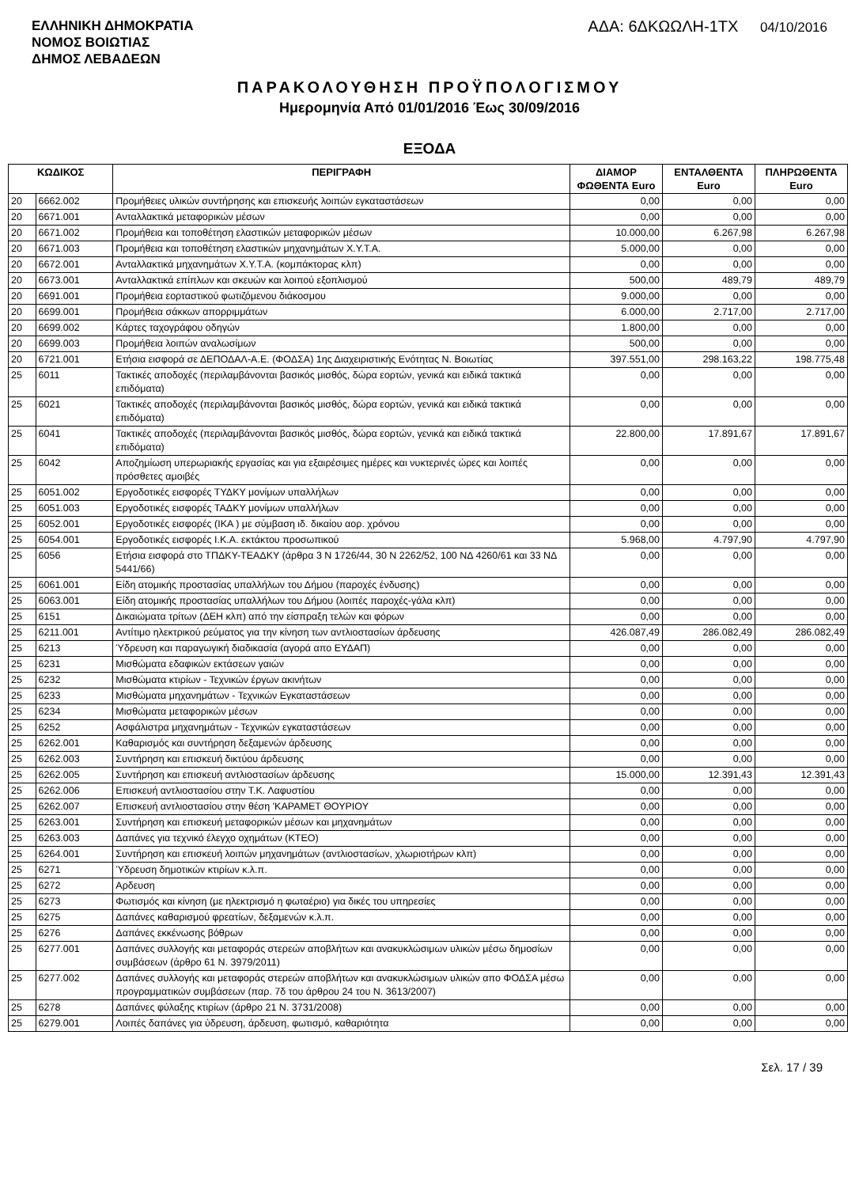ΕΛΛΗΝΙΚΗ ΔΗΜΟΚΡΑΤΙΑ
ΝΟΜΟΣ ΒΟΙΩΤΙΑΣ
ΔΗΜΟΣ ΛΕΒΑΔΕΩΝ
ΑΔΑ: 6ΔΚΩΩΛΗ-1ΤΧ 04/10/2016
ΠΑΡΑΚΟΛΟΥΘΗΣΗ ΠΡΟΫΠΟΛΟΓΙΣΜΟΥ
Ημερομηνία Από 01/01/2016 Έως 30/09/2016
ΕΞΟΔΑ
| ΚΩΔΙΚΟΣ | | ΠΕΡΙΓΡΑΦΗ | ΔΙΑΜΟΡ ΦΩΘΕΝΤΑ Euro | ΕΝΤΑΛΘΕΝΤΑ Euro | ΠΛΗΡΩΘΕΝΤΑ Euro |
| --- | --- | --- | --- | --- | --- |
| 20 | 6662.002 | Προμήθειες υλικών συντήρησης και επισκευής λοιπών εγκαταστάσεων | 0,00 | 0,00 | 0,00 |
| 20 | 6671.001 | Ανταλλακτικά μεταφορικών μέσων | 0,00 | 0,00 | 0,00 |
| 20 | 6671.002 | Προμήθεια και τοποθέτηση ελαστικών μεταφορικών μέσων | 10.000,00 | 6.267,98 | 6.267,98 |
| 20 | 6671.003 | Προμήθεια και τοποθέτηση ελαστικών μηχανημάτων Χ.Υ.Τ.Α. | 5.000,00 | 0,00 | 0,00 |
| 20 | 6672.001 | Ανταλλακτικά μηχανημάτων Χ.Υ.Τ.Α. (κομπάκτορας κλπ) | 0,00 | 0,00 | 0,00 |
| 20 | 6673.001 | Ανταλλακτικά επίπλων και σκευών και λοιπού εξοπλισμού | 500,00 | 489,79 | 489,79 |
| 20 | 6691.001 | Προμήθεια εορταστικού φωτιζόμενου διάκοσμου | 9.000,00 | 0,00 | 0,00 |
| 20 | 6699.001 | Προμήθεια σάκκων απορριμμάτων | 6.000,00 | 2.717,00 | 2.717,00 |
| 20 | 6699.002 | Κάρτες ταχογράφου οδηγών | 1.800,00 | 0,00 | 0,00 |
| 20 | 6699.003 | Προμήθεια λοιπών αναλωσίμων | 500,00 | 0,00 | 0,00 |
| 20 | 6721.001 | Ετήσια εισφορά σε ΔΕΠΟΔΑΛ-Α.Ε. (ΦΟΔΣΑ) 1ης Διαχειριστικής Ενότητας Ν. Βοιωτίας | 397.551,00 | 298.163,22 | 198.775,48 |
| 25 | 6011 | Τακτικές αποδοχές (περιλαμβάνονται βασικός μισθός, δώρα εορτών, γενικά και ειδικά τακτικά επιδόματα) | 0,00 | 0,00 | 0,00 |
| 25 | 6021 | Τακτικές αποδοχές (περιλαμβάνονται βασικός μισθός, δώρα εορτών, γενικά και ειδικά τακτικά επιδόματα) | 0,00 | 0,00 | 0,00 |
| 25 | 6041 | Τακτικές αποδοχές (περιλαμβάνονται βασικός μισθός, δώρα εορτών, γενικά και ειδικά τακτικά επιδόματα) | 22.800,00 | 17.891,67 | 17.891,67 |
| 25 | 6042 | Αποζημίωση υπερωριακής εργασίας και για εξαιρέσιμες ημέρες και νυκτερινές ώρες και λοιπές πρόσθετες αμοιβές | 0,00 | 0,00 | 0,00 |
| 25 | 6051.002 | Εργοδοτικές εισφορές ΤΥΔΚΥ μονίμων υπαλλήλων | 0,00 | 0,00 | 0,00 |
| 25 | 6051.003 | Εργοδοτικές εισφορές ΤΑΔΚΥ μονίμων υπαλλήλων | 0,00 | 0,00 | 0,00 |
| 25 | 6052.001 | Εργοδοτικές εισφορές (ΙΚΑ ) με σύμβαση ιδ. δικαίου αορ. χρόνου | 0,00 | 0,00 | 0,00 |
| 25 | 6054.001 | Εργοδοτικές εισφορές Ι.Κ.Α. εκτάκτου προσωπικού | 5.968,00 | 4.797,90 | 4.797,90 |
| 25 | 6056 | Ετήσια εισφορά στο ΤΠΔΚΥ-ΤΕΑΔΚΥ (άρθρα 3 Ν 1726/44, 30 Ν 2262/52, 100 ΝΔ 4260/61 και 33 ΝΔ 5441/66) | 0,00 | 0,00 | 0,00 |
| 25 | 6061.001 | Είδη ατομικής προστασίας υπαλλήλων του Δήμου (παροχές ένδυσης) | 0,00 | 0,00 | 0,00 |
| 25 | 6063.001 | Είδη ατομικής προστασίας υπαλλήλων του Δήμου (λοιπές παροχές-γάλα κλπ) | 0,00 | 0,00 | 0,00 |
| 25 | 6151 | Δικαιώματα τρίτων (ΔΕΗ κλπ) από την είσπραξη τελών και φόρων | 0,00 | 0,00 | 0,00 |
| 25 | 6211.001 | Αντίτιμο ηλεκτρικού ρεύματος για την κίνηση των αντλιοστασίων άρδευσης | 426.087,49 | 286.082,49 | 286.082,49 |
| 25 | 6213 | Ύδρευση και παραγωγική διαδικασία (αγορά απο ΕΥΔΑΠ) | 0,00 | 0,00 | 0,00 |
| 25 | 6231 | Μισθώματα εδαφικών εκτάσεων γαιών | 0,00 | 0,00 | 0,00 |
| 25 | 6232 | Μισθώματα κτιρίων - Τεχνικών έργων ακινήτων | 0,00 | 0,00 | 0,00 |
| 25 | 6233 | Μισθώματα μηχανημάτων - Τεχνικών Εγκαταστάσεων | 0,00 | 0,00 | 0,00 |
| 25 | 6234 | Μισθώματα μεταφορικών μέσων | 0,00 | 0,00 | 0,00 |
| 25 | 6252 | Ασφάλιστρα μηχανημάτων - Τεχνικών εγκαταστάσεων | 0,00 | 0,00 | 0,00 |
| 25 | 6262.001 | Καθαρισμός και συντήρηση δεξαμενών άρδευσης | 0,00 | 0,00 | 0,00 |
| 25 | 6262.003 | Συντήρηση και επισκευή δικτύου άρδευσης | 0,00 | 0,00 | 0,00 |
| 25 | 6262.005 | Συντήρηση και επισκευή αντλιοστασίων άρδευσης | 15.000,00 | 12.391,43 | 12.391,43 |
| 25 | 6262.006 | Επισκευή αντλιοστασίου στην Τ.Κ. Λαφυστίου | 0,00 | 0,00 | 0,00 |
| 25 | 6262.007 | Επισκευή αντλιοστασίου στην θέση 'ΚΑΡΑΜΕΤ ΘΟΥΡΙΟΥ | 0,00 | 0,00 | 0,00 |
| 25 | 6263.001 | Συντήρηση και επισκευή μεταφορικών μέσων και μηχανημάτων | 0,00 | 0,00 | 0,00 |
| 25 | 6263.003 | Δαπάνες για τεχνικό έλεγχο οχημάτων (ΚΤΕΟ) | 0,00 | 0,00 | 0,00 |
| 25 | 6264.001 | Συντήρηση και επισκευή λοιπών μηχανημάτων (αντλιοστασίων, χλωριοτήρων κλπ) | 0,00 | 0,00 | 0,00 |
| 25 | 6271 | Ύδρευση δημοτικών κτιρίων κ.λ.π. | 0,00 | 0,00 | 0,00 |
| 25 | 6272 | Αρδευση | 0,00 | 0,00 | 0,00 |
| 25 | 6273 | Φωτισμός και κίνηση (με ηλεκτρισμό η φωταέριο) για δικές του υπηρεσίες | 0,00 | 0,00 | 0,00 |
| 25 | 6275 | Δαπάνες καθαρισμού φρεατίων, δεξαμενών κ.λ.π. | 0,00 | 0,00 | 0,00 |
| 25 | 6276 | Δαπάνες εκκένωσης βόθρων | 0,00 | 0,00 | 0,00 |
| 25 | 6277.001 | Δαπάνες συλλογής και μεταφοράς στερεών αποβλήτων και ανακυκλώσιμων υλικών μέσω δημοσίων συμβάσεων (άρθρο 61 Ν. 3979/2011) | 0,00 | 0,00 | 0,00 |
| 25 | 6277.002 | Δαπάνες συλλογής και μεταφοράς στερεών αποβλήτων και ανακυκλώσιμων υλικών απο ΦΟΔΣΑ μέσω προγραμματικών συμβάσεων (παρ. 7δ του άρθρου 24 του Ν. 3613/2007) | 0,00 | 0,00 | 0,00 |
| 25 | 6278 | Δαπάνες φύλαξης κτιρίων (άρθρο 21 Ν. 3731/2008) | 0,00 | 0,00 | 0,00 |
| 25 | 6279.001 | Λοιπές δαπάνες για ύδρευση, άρδευση, φωτισμό, καθαριότητα | 0,00 | 0,00 | 0,00 |
Σελ. 17 / 39